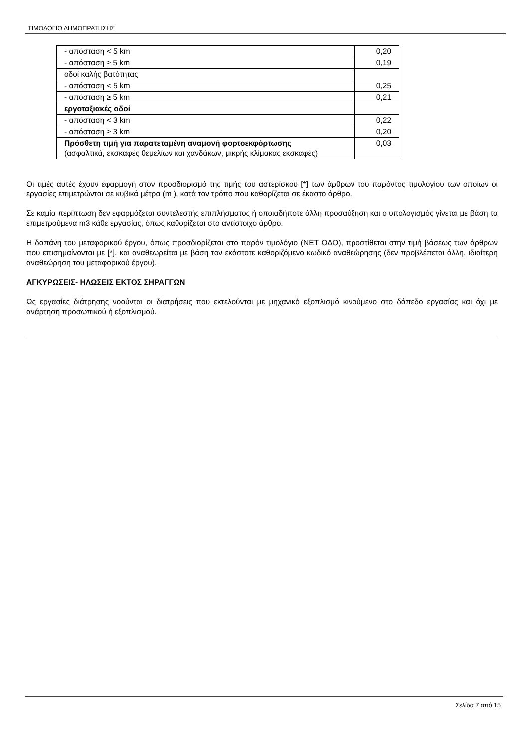ΤΙΜΟΛΟΓΙΟ ΔΗΜΟΠΡΑΤΗΣΗΣ
| - απόσταση < 5 km | 0,20 |
| - απόσταση ≥ 5 km | 0,19 |
| οδοί καλής βατότητας | |
| - απόσταση < 5 km | 0,25 |
| - απόσταση ≥ 5 km | 0,21 |
| εργοταξιακές οδοί | |
| - απόσταση < 3 km | 0,22 |
| - απόσταση ≥ 3 km | 0,20 |
| Πρόσθετη τιμή για παρατεταμένη αναμονή φορτοεκφόρτωσης (ασφαλτικά, εκσκαφές θεμελίων και χανδάκων, μικρής κλίμακας εκσκαφές) | 0,03 |
Οι τιμές αυτές έχουν εφαρμογή στον προσδιορισμό της τιμής του αστερίσκου [*] των άρθρων του παρόντος τιμολογίου των οποίων οι εργασίες επιμετρώνται σε κυβικά μέτρα (m ), κατά τον τρόπο που καθορίζεται σε έκαστο άρθρο.
Σε καμία περίπτωση δεν εφαρμόζεται συντελεστής επιπλήσματος ή οποιαδήποτε άλλη προσαύξηση και ο υπολογισμός γίνεται με βάση τα επιμετρούμενα m3 κάθε εργασίας, όπως καθορίζεται στο αντίστοιχο άρθρο.
Η δαπάνη του μεταφορικού έργου, όπως προσδιορίζεται στο παρόν τιμολόγιο (ΝΕΤ ΟΔΟ), προστίθεται στην τιμή βάσεως των άρθρων που επισημαίνονται με [*], και αναθεωρείται με βάση τον εκάστοτε καθοριζόμενο κωδικό αναθεώρησης (δεν προβλέπεται άλλη, ιδιαίτερη αναθεώρηση του μεταφορικού έργου).
ΑΓΚΥΡΩΣΕΙΣ- ΗΛΩΣΕΙΣ ΕΚΤΟΣ ΣΗΡΑΓΓΩΝ
Ως εργασίες διάτρησης νοούνται οι διατρήσεις που εκτελούνται με μηχανικό εξοπλισμό κινούμενο στο δάπεδο εργασίας και όχι με ανάρτηση προσωπικού ή εξοπλισμού.
Σελίδα 7 από 15